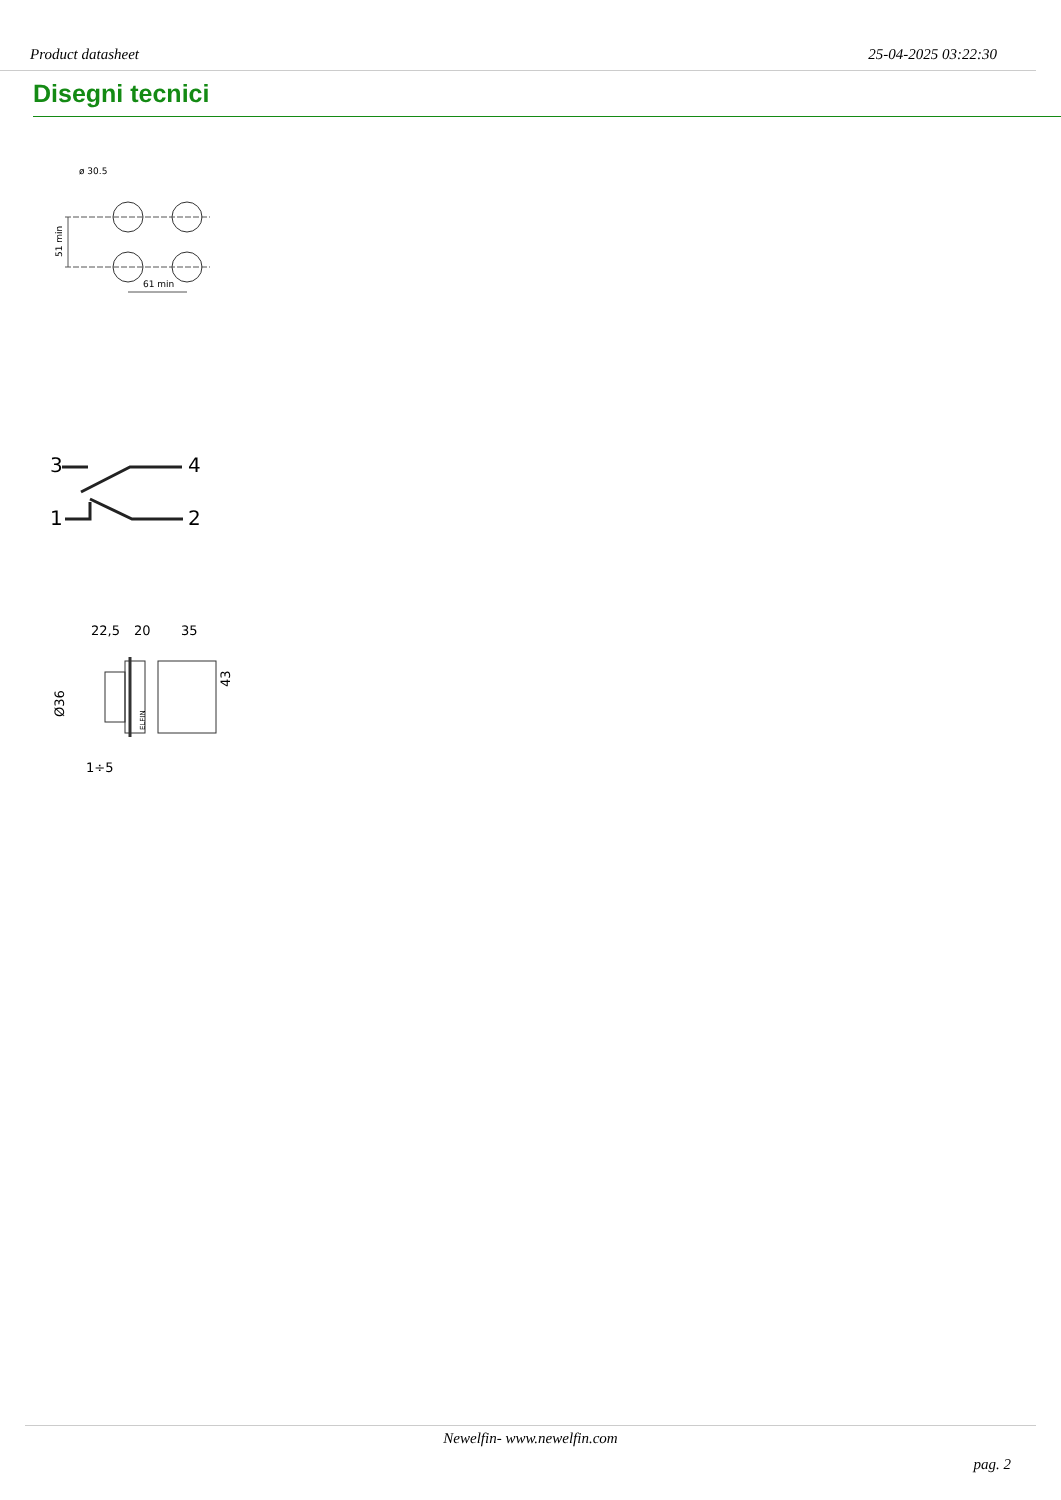Product datasheet 25-04-2025 03:22:30
Disegni tecnici
ø 30.5
61 min
51 min
3
4
1
2
22,5
20
35
Ø36
43
ELFIN
1÷5
Newelfin- www.newelfin.com
pag. 2